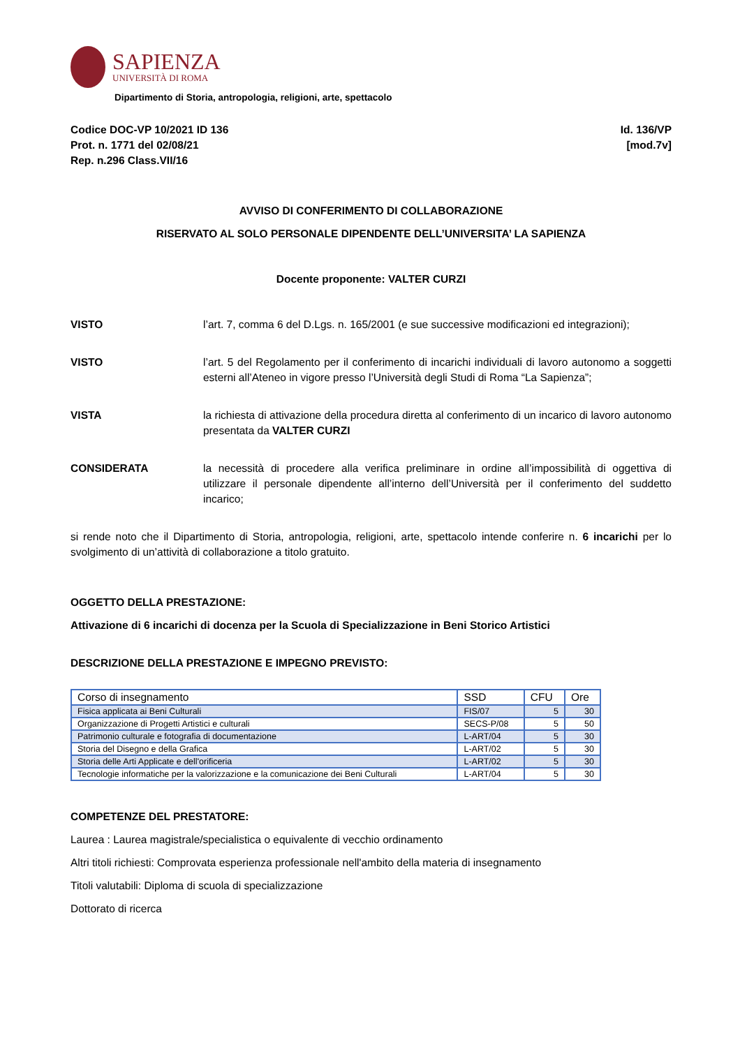SAPIENZA
UNIVERSITÀ DI ROMA
Dipartimento di Storia, antropologia, religioni, arte, spettacolo
Codice DOC-VP 10/2021 ID 136
Prot. n. 1771 del 02/08/21
Rep. n.296 Class.VII/16
Id. 136/VP
[mod.7v]
AVVISO DI CONFERIMENTO DI COLLABORAZIONE
RISERVATO AL SOLO PERSONALE DIPENDENTE DELL’UNIVERSITA’ LA SAPIENZA
Docente proponente: VALTER CURZI
VISTO l’art. 7, comma 6 del D.Lgs. n. 165/2001 (e sue successive modificazioni ed integrazioni);
VISTO l’art. 5 del Regolamento per il conferimento di incarichi individuali di lavoro autonomo a soggetti esterni all’Ateneo in vigore presso l’Università degli Studi di Roma “La Sapienza”;
VISTA la richiesta di attivazione della procedura diretta al conferimento di un incarico di lavoro autonomo presentata da VALTER CURZI
CONSIDERATA la necessità di procedere alla verifica preliminare in ordine all’impossibilità di oggettiva di utilizzare il personale dipendente all’interno dell’Università per il conferimento del suddetto incarico;
si rende noto che il Dipartimento di Storia, antropologia, religioni, arte, spettacolo intende conferire n. 6 incarichi per lo svolgimento di un’attività di collaborazione a titolo gratuito.
OGGETTO DELLA PRESTAZIONE:
Attivazione di 6 incarichi di docenza per la Scuola di Specializzazione in Beni Storico Artistici
DESCRIZIONE DELLA PRESTAZIONE E IMPEGNO PREVISTO:
| Corso di insegnamento | SSD | CFU | Ore |
| --- | --- | --- | --- |
| Fisica applicata ai Beni Culturali | FIS/07 | 5 | 30 |
| Organizzazione di Progetti Artistici e culturali | SECS-P/08 | 5 | 50 |
| Patrimonio culturale e fotografia di documentazione | L-ART/04 | 5 | 30 |
| Storia del Disegno e della Grafica | L-ART/02 | 5 | 30 |
| Storia delle Arti Applicate e dell'orificeria | L-ART/02 | 5 | 30 |
| Tecnologie informatiche per la valorizzazione e la comunicazione dei Beni Culturali | L-ART/04 | 5 | 30 |
COMPETENZE DEL PRESTATORE:
Laurea : Laurea magistrale/specialistica o equivalente di vecchio ordinamento
Altri titoli richiesti: Comprovata esperienza professionale nell'ambito della materia di insegnamento
Titoli valutabili: Diploma di scuola di specializzazione
Dottorato di ricerca